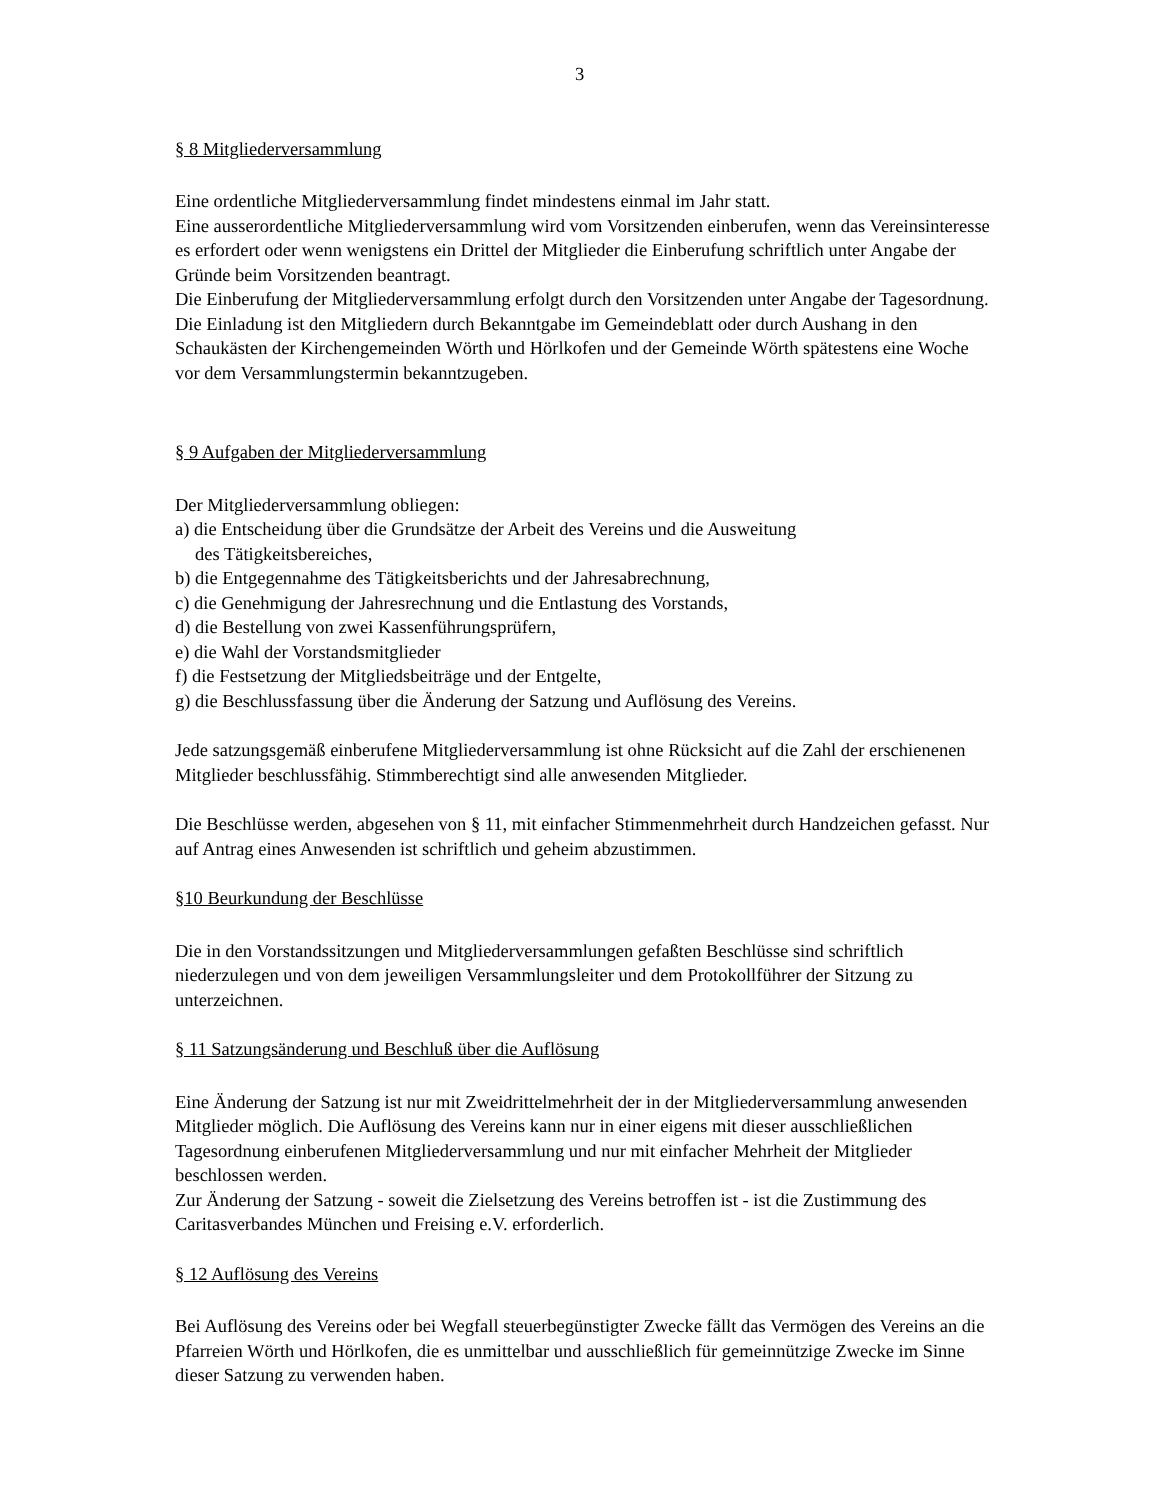3
§ 8 Mitgliederversammlung
Eine ordentliche Mitgliederversammlung findet mindestens einmal im Jahr statt.
Eine ausserordentliche Mitgliederversammlung wird vom Vorsitzenden einberufen, wenn das Vereinsinteresse es erfordert oder wenn wenigstens ein Drittel der Mitglieder die Einberufung schriftlich unter Angabe der Gründe beim Vorsitzenden beantragt.
Die Einberufung der Mitgliederversammlung erfolgt durch den Vorsitzenden unter Angabe der Tagesordnung. Die Einladung ist den Mitgliedern durch Bekanntgabe im Gemeindeblatt oder durch Aushang in den Schaukästen der Kirchengemeinden Wörth und Hörlkofen und der Gemeinde Wörth spätestens eine Woche vor dem Versammlungstermin bekanntzugeben.
§ 9 Aufgaben der Mitgliederversammlung
Der Mitgliederversammlung obliegen:
a) die Entscheidung über die Grundsätze der Arbeit des Vereins und die Ausweitung
des Tätigkeitsbereiches,
b) die Entgegennahme des Tätigkeitsberichts und der Jahresabrechnung,
c) die Genehmigung der Jahresrechnung und die Entlastung des Vorstands,
d) die Bestellung von zwei Kassenführungsprüfern,
e) die Wahl der Vorstandsmitglieder
f) die Festsetzung der Mitgliedsbeiträge und der Entgelte,
g) die Beschlussfassung über die Änderung der Satzung und Auflösung des Vereins.
Jede satzungsgemäß einberufene Mitgliederversammlung ist ohne Rücksicht auf die Zahl der erschienenen Mitglieder beschlussfähig. Stimmberechtigt sind alle anwesenden Mitglieder.
Die Beschlüsse werden, abgesehen von § 11, mit einfacher Stimmenmehrheit durch Handzeichen gefasst. Nur auf Antrag eines Anwesenden ist schriftlich und geheim abzustimmen.
§10 Beurkundung der Beschlüsse
Die in den Vorstandssitzungen und Mitgliederversammlungen gefaßten Beschlüsse sind schriftlich niederzulegen und von dem jeweiligen Versammlungsleiter und dem Protokollführer der Sitzung zu unterzeichnen.
§ 11 Satzungsänderung und Beschluß über die Auflösung
Eine Änderung der Satzung ist nur mit Zweidrittelmehrheit der in der Mitgliederversammlung anwesenden Mitglieder möglich. Die Auflösung des Vereins kann nur in einer eigens mit dieser ausschließlichen Tagesordnung einberufenen Mitgliederversammlung und nur mit einfacher Mehrheit der Mitglieder beschlossen werden.
Zur Änderung der Satzung - soweit die Zielsetzung des Vereins betroffen ist - ist die Zustimmung des Caritasverbandes München und Freising e.V. erforderlich.
§ 12 Auflösung des Vereins
Bei Auflösung des Vereins oder bei Wegfall steuerbegünstigter Zwecke fällt das Vermögen des Vereins an die Pfarreien Wörth und Hörlkofen, die es unmittelbar und ausschließlich für gemeinnützige Zwecke im Sinne dieser Satzung zu verwenden haben.